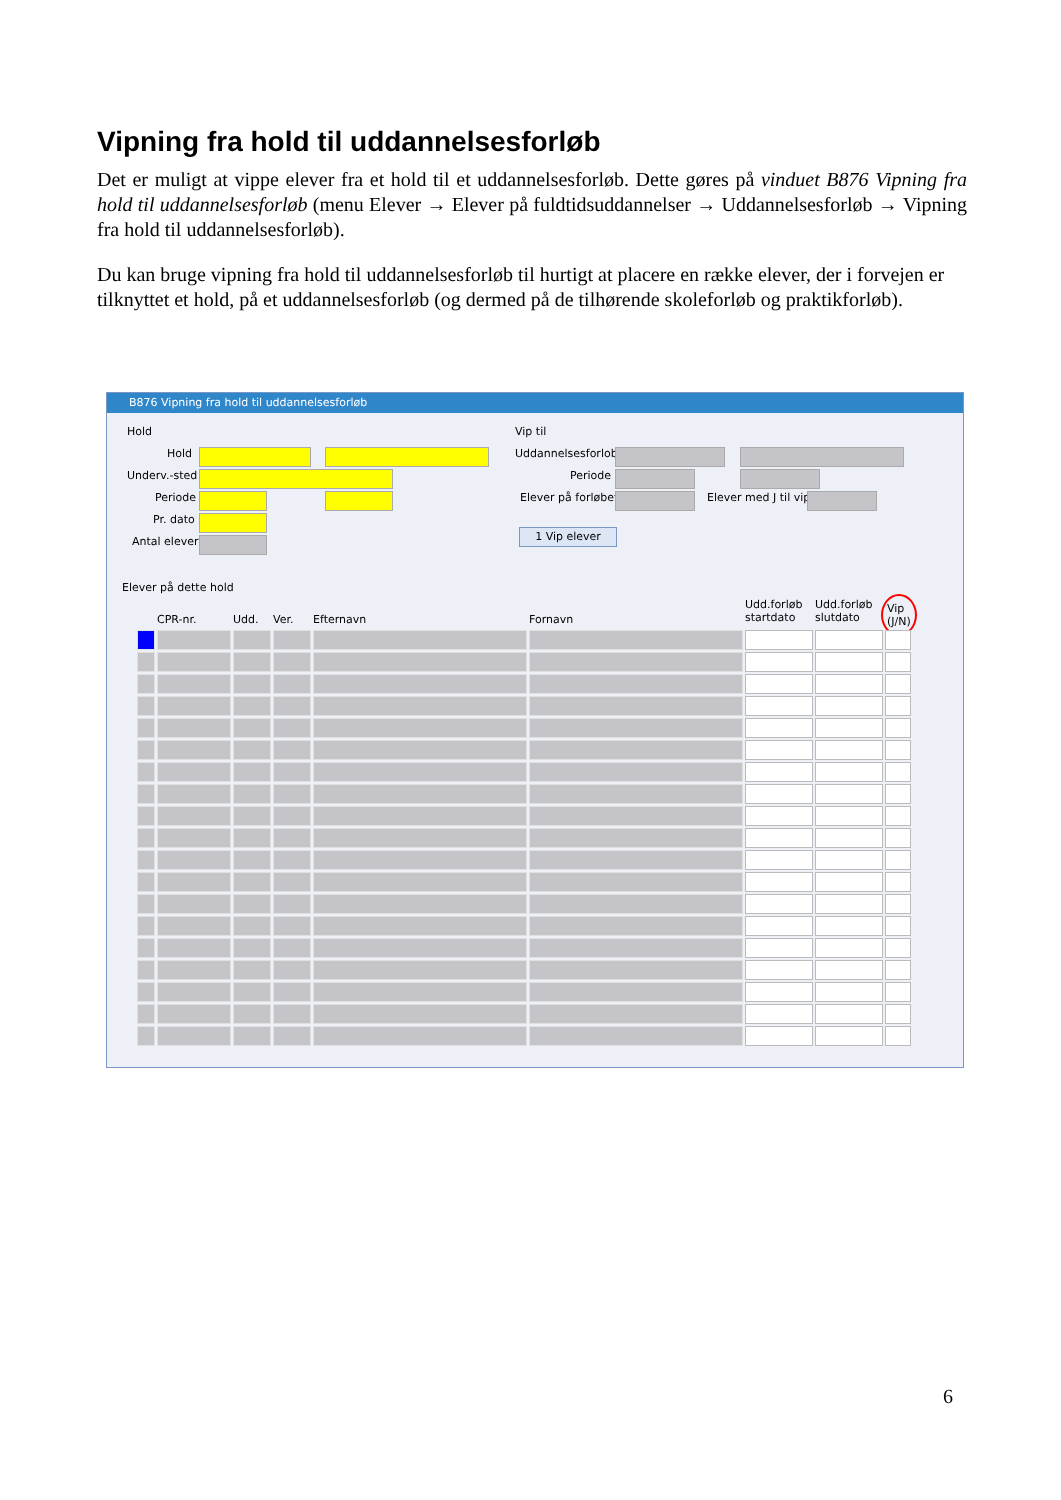Vipning fra hold til uddannelsesforløb
Det er muligt at vippe elever fra et hold til et uddannelsesforløb. Dette gøres på vinduet B876 Vipning fra hold til uddannelsesforløb (menu Elever → Elever på fuldtidsuddannelser → Uddannelsesforløb → Vipning fra hold til uddannelsesforløb).
Du kan bruge vipning fra hold til uddannelsesforløb til hurtigt at placere en række elever, der i forvejen er tilknyttet et hold, på et uddannelsesforløb (og dermed på de tilhørende skoleforløb og praktikforløb).
B876 Vipning fra hold til uddannelsesforløb
Hold
Hold
Underv.-sted
Periode
Pr. dato
Antal elever
Vip til
Uddannelsesforlob
Periode
Elever på forløbet Elever med J til vip
1 Vip elever
Elever på dette hold
CPR-nr. Udd. Ver. Efternavn Fornavn
Udd.forløb
startdato
Udd.forløb
slutdato
Vip
(J/N)
6